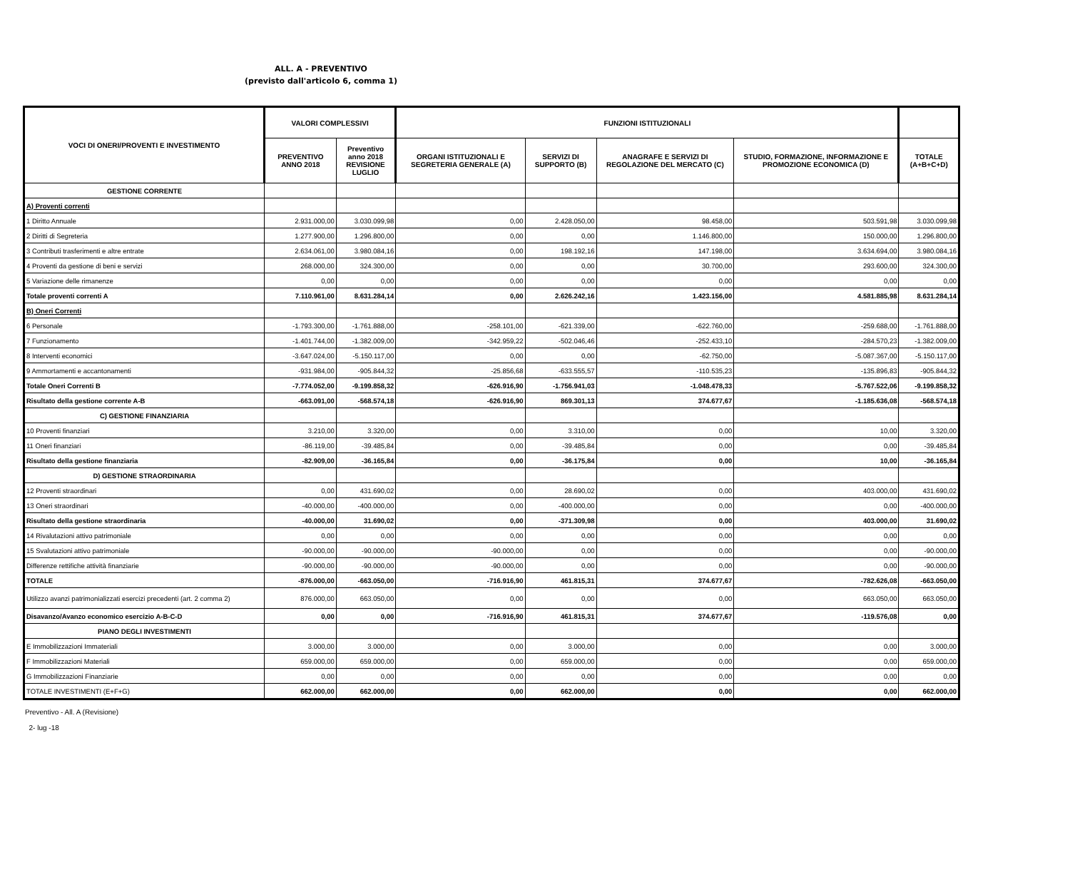ALL. A - PREVENTIVO
(previsto dall'articolo 6, comma 1)
| VOCI DI ONERI/PROVENTI E INVESTIMENTO | VALORI COMPLESSIVI | | FUNZIONI ISTITUZIONALI | | | | |
| --- | --- | --- | --- | --- | --- | --- | --- |
| | PREVENTIVO ANNO 2018 | Preventivo anno 2018 REVISIONE LUGLIO | ORGANI ISTITUZIONALI E SEGRETERIA GENERALE (A) | SERVIZI DI SUPPORTO (B) | ANAGRAFE E SERVIZI DI REGOLAZIONE DEL MERCATO (C) | STUDIO, FORMAZIONE, INFORMAZIONE E PROMOZIONE ECONOMICA (D) | TOTALE (A+B+C+D) |
| GESTIONE CORRENTE | | | | | | | |
| A) Proventi correnti | | | | | | | |
| 1 Diritto Annuale | 2.931.000,00 | 3.030.099,98 | 0,00 | 2.428.050,00 | 98.458,00 | 503.591,98 | 3.030.099,98 |
| 2 Diritti di Segreteria | 1.277.900,00 | 1.296.800,00 | 0,00 | 0,00 | 1.146.800,00 | 150.000,00 | 1.296.800,00 |
| 3 Contributi trasferimenti e altre entrate | 2.634.061,00 | 3.980.084,16 | 0,00 | 198.192,16 | 147.198,00 | 3.634.694,00 | 3.980.084,16 |
| 4 Proventi da gestione di beni e servizi | 268.000,00 | 324.300,00 | 0,00 | 0,00 | 30.700,00 | 293.600,00 | 324.300,00 |
| 5 Variazione delle rimanenze | 0,00 | 0,00 | 0,00 | 0,00 | 0,00 | 0,00 | 0,00 |
| Totale proventi correnti A | 7.110.961,00 | 8.631.284,14 | 0,00 | 2.626.242,16 | 1.423.156,00 | 4.581.885,98 | 8.631.284,14 |
| B) Oneri Correnti | | | | | | | |
| 6 Personale | -1.793.300,00 | -1.761.888,00 | -258.101,00 | -621.339,00 | -622.760,00 | -259.688,00 | -1.761.888,00 |
| 7 Funzionamento | -1.401.744,00 | -1.382.009,00 | -342.959,22 | -502.046,46 | -252.433,10 | -284.570,23 | -1.382.009,00 |
| 8 Interventi economici | -3.647.024,00 | -5.150.117,00 | 0,00 | 0,00 | -62.750,00 | -5.087.367,00 | -5.150.117,00 |
| 9 Ammortamenti e accantonamenti | -931.984,00 | -905.844,32 | -25.856,68 | -633.555,57 | -110.535,23 | -135.896,83 | -905.844,32 |
| Totale Oneri Correnti B | -7.774.052,00 | -9.199.858,32 | -626.916,90 | -1.756.941,03 | -1.048.478,33 | -5.767.522,06 | -9.199.858,32 |
| Risultato della gestione corrente A-B | -663.091,00 | -568.574,18 | -626.916,90 | 869.301,13 | 374.677,67 | -1.185.636,08 | -568.574,18 |
| C) GESTIONE FINANZIARIA | | | | | | | |
| 10 Proventi finanziari | 3.210,00 | 3.320,00 | 0,00 | 3.310,00 | 0,00 | 10,00 | 3.320,00 |
| 11 Oneri finanziari | -86.119,00 | -39.485,84 | 0,00 | -39.485,84 | 0,00 | 0,00 | -39.485,84 |
| Risultato della gestione finanziaria | -82.909,00 | -36.165,84 | 0,00 | -36.175,84 | 0,00 | 10,00 | -36.165,84 |
| D) GESTIONE STRAORDINARIA | | | | | | | |
| 12 Proventi straordinari | 0,00 | 431.690,02 | 0,00 | 28.690,02 | 0,00 | 403.000,00 | 431.690,02 |
| 13 Oneri straordinari | -40.000,00 | -400.000,00 | 0,00 | -400.000,00 | 0,00 | 0,00 | -400.000,00 |
| Risultato della gestione straordinaria | -40.000,00 | 31.690,02 | 0,00 | -371.309,98 | 0,00 | 403.000,00 | 31.690,02 |
| 14 Rivalutazioni attivo patrimoniale | 0,00 | 0,00 | 0,00 | 0,00 | 0,00 | 0,00 | 0,00 |
| 15 Svalutazioni attivo patrimoniale | -90.000,00 | -90.000,00 | -90.000,00 | 0,00 | 0,00 | 0,00 | -90.000,00 |
| Differenze rettifiche attività finanziarie | -90.000,00 | -90.000,00 | -90.000,00 | 0,00 | 0,00 | 0,00 | -90.000,00 |
| TOTALE | -876.000,00 | -663.050,00 | -716.916,90 | 461.815,31 | 374.677,67 | -782.626,08 | -663.050,00 |
| Utilizzo avanzi patrimonializzati esercizi precedenti (art. 2 comma 2) | 876.000,00 | 663.050,00 | 0,00 | 0,00 | 0,00 | 663.050,00 | 663.050,00 |
| Disavanzo/Avanzo economico esercizio A-B-C-D | 0,00 | 0,00 | -716.916,90 | 461.815,31 | 374.677,67 | -119.576,08 | 0,00 |
| PIANO DEGLI INVESTIMENTI | | | | | | | |
| E Immobilizzazioni Immateriali | 3.000,00 | 3.000,00 | 0,00 | 3.000,00 | 0,00 | 0,00 | 3.000,00 |
| F Immobilizzazioni Materiali | 659.000,00 | 659.000,00 | 0,00 | 659.000,00 | 0,00 | 0,00 | 659.000,00 |
| G Immobilizzazioni Finanziarie | 0,00 | 0,00 | 0,00 | 0,00 | 0,00 | 0,00 | 0,00 |
| TOTALE INVESTIMENTI (E+F+G) | 662.000,00 | 662.000,00 | 0,00 | 662.000,00 | 0,00 | 0,00 | 662.000,00 |
Preventivo - All. A (Revisione)
2- lug -18